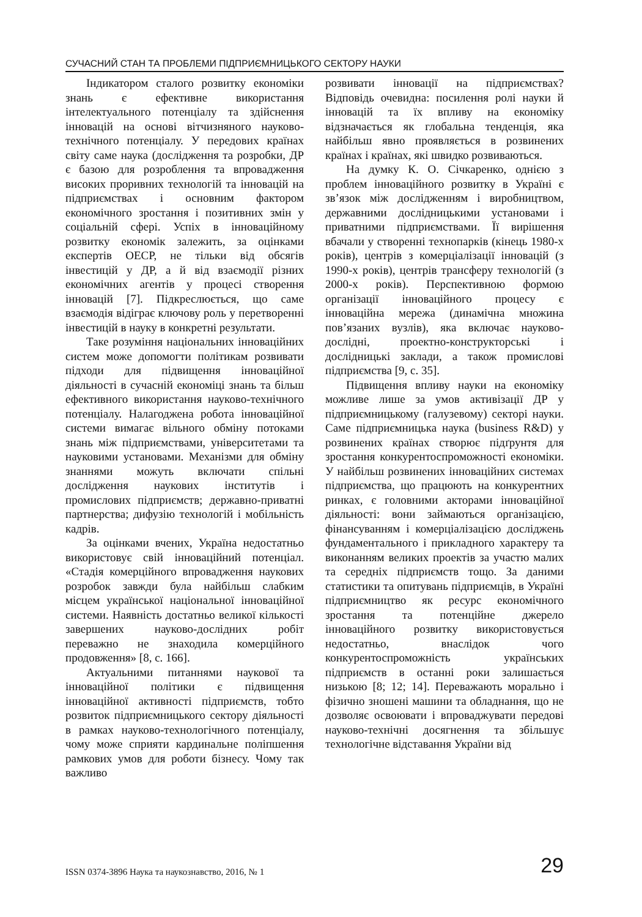СУЧАСНИЙ СТАН ТА ПРОБЛЕМИ ПІДПРИЄМНИЦЬКОГО СЕКТОРУ НАУКИ
Індикатором сталого розвитку економіки знань є ефективне використання інтелектуального потенціалу та здійснення інновацій на основі вітчизняного науково-технічного потенціалу. У передових країнах світу саме наука (дослідження та розробки, ДР є базою для розроблення та впровадження високих проривних технологій та інновацій на підприємствах і основним фактором економічного зростання і позитивних змін у соціальній сфері. Успіх в інноваційному розвитку економік залежить, за оцінками експертів ОЕСР, не тільки від обсягів інвестицій у ДР, а й від взаємодії різних економічних агентів у процесі створення інновацій [7]. Підкреслюється, що саме взаємодія відіграє ключову роль у перетворенні інвестицій в науку в конкретні результати.
Таке розуміння національних інноваційних систем може допомогти політикам розвивати підходи для підвищення інноваційної діяльності в сучасній економіці знань та більш ефективного використання науково-технічного потенціалу. Налагоджена робота інноваційної системи вимагає вільного обміну потоками знань між підприємствами, університетами та науковими установами. Механізми для обміну знаннями можуть включати спільні дослідження наукових інститутів і промислових підприємств; державно-приватні партнерства; дифузію технологій і мобільність кадрів.
За оцінками вчених, Україна недостатньо використовує свій інноваційний потенціал. «Стадія комерційного впровадження наукових розробок завжди була найбільш слабким місцем української національної інноваційної системи. Наявність достатньо великої кількості завершених науково-дослідних робіт переважно не знаходила комерційного продовження» [8, с. 166].
Актуальними питаннями наукової та інноваційної політики є підвищення інноваційної активності підприємств, тобто розвиток підприємницького сектору діяльності в рамках науково-технологічного потенціалу, чому може сприяти кардинальне поліпшення рамкових умов для роботи бізнесу. Чому так важливо
розвивати інновації на підприємствах? Відповідь очевидна: посилення ролі науки й інновацій та їх впливу на економіку відзначається як глобальна тенденція, яка найбільш явно проявляється в розвинених країнах і країнах, які швидко розвиваються.
На думку К. О. Січкаренко, однією з проблем інноваційного розвитку в Україні є зв’язок між дослідженням і виробництвом, державними дослідницькими установами і приватними підприємствами. Її вирішення вбачали у створенні технопарків (кінець 1980-х років), центрів з комерціалізації інновацій (з 1990-х років), центрів трансферу технологій (з 2000-х років). Перспективною формою організації інноваційного процесу є інноваційна мережа (динамічна множина пов’язаних вузлів), яка включає науково-дослідні, проектно-конструкторські і дослідницькі заклади, а також промислові підприємства [9, с. 35].
Підвищення впливу науки на економіку можливе лише за умов активізації ДР у підприємницькому (галузевому) секторі науки. Саме підприємницька наука (business R&D) у розвинених країнах створює підґрунтя для зростання конкурентоспроможності економіки. У найбільш розвинених інноваційних системах підприємства, що працюють на конкурентних ринках, є головними акторами інноваційної діяльності: вони займаються організацією, фінансуванням і комерціалізацією досліджень фундаментального і прикладного характеру та виконанням великих проектів за участю малих та середніх підприємств тощо. За даними статистики та опитувань підприємців, в Україні підприємництво як ресурс економічного зростання та потенційне джерело інноваційного розвитку використовується недостатньо, внаслідок чого конкурентоспроможність українських підприємств в останні роки залишається низькою [8; 12; 14]. Переважають морально і фізично зношені машини та обладнання, що не дозволяє освоювати і впроваджувати передові науково-технічні досягнення та збільшує технологічне відставання України від
ISSN 0374-3896 Наука та наукознавство, 2016, № 1 29